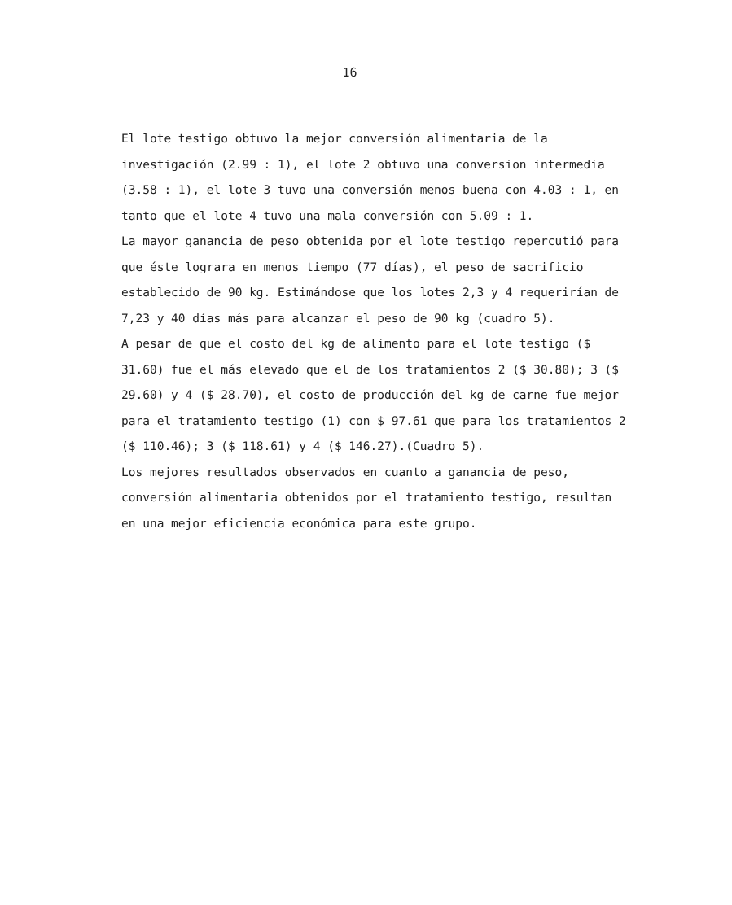16
El lote testigo obtuvo la mejor conversión alimentaria de la investigación (2.99 : 1), el lote 2 obtuvo una conversion intermedia (3.58 : 1), el lote 3 tuvo una conversión menos buena con 4.03 : 1, en tanto que el lote 4 tuvo una mala conversión con 5.09 : 1.
La mayor ganancia de peso obtenida por el lote testigo repercutió para que éste lograra en menos tiempo (77 días), el peso de sacrificio establecido de 90 kg. Estimándose que los lotes 2,3 y 4 requerirían de 7,23 y 40 días más para alcanzar el peso de 90 kg (cuadro 5).
A pesar de que el costo del kg de alimento para el lote testigo ($ 31.60) fue el más elevado que el de los tratamientos 2 ($ 30.80); 3 ($ 29.60) y 4 ($ 28.70), el costo de producción del kg de carne fue mejor para el tratamiento testigo (1) con $ 97.61 que para los tratamientos 2 ($ 110.46); 3 ($ 118.61) y 4 ($ 146.27).(Cuadro 5).
Los mejores resultados observados en cuanto a ganancia de peso, conversión alimentaria obtenidos por el tratamiento testigo, resultan en una mejor eficiencia económica para este grupo.